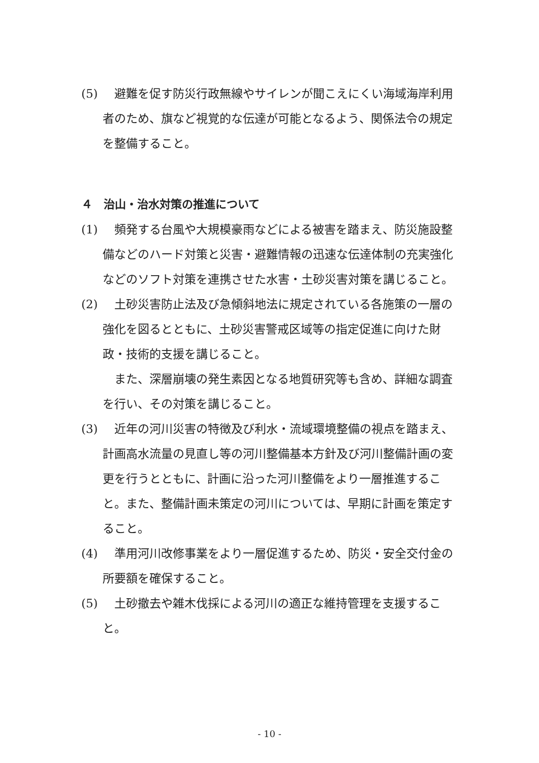(5) 　避難を促す防災行政無線やサイレンが聞こえにくい海域海岸利用者のため、旗など視覚的な伝達が可能となるよう、関係法令の規定を整備すること。
４　治山・治水対策の推進について
(1) 　頻発する台風や大規模豪雨などによる被害を踏まえ、防災施設整備などのハード対策と災害・避難情報の迅速な伝達体制の充実強化などのソフト対策を連携させた水害・土砂災害対策を講じること。
(2) 　土砂災害防止法及び急傾斜地法に規定されている各施策の一層の強化を図るとともに、土砂災害警戒区域等の指定促進に向けた財政・技術的支援を講じること。
また、深層崩壊の発生素因となる地質研究等も含め、詳細な調査を行い、その対策を講じること。
(3) 　近年の河川災害の特徴及び利水・流域環境整備の視点を踏まえ、計画高水流量の見直し等の河川整備基本方針及び河川整備計画の変更を行うとともに、計画に沿った河川整備をより一層推進すること。また、整備計画未策定の河川については、早期に計画を策定すること。
(4) 　準用河川改修事業をより一層促進するため、防災・安全交付金の所要額を確保すること。
(5) 　土砂撤去や雑木伐採による河川の適正な維持管理を支援すること。
- 10 -